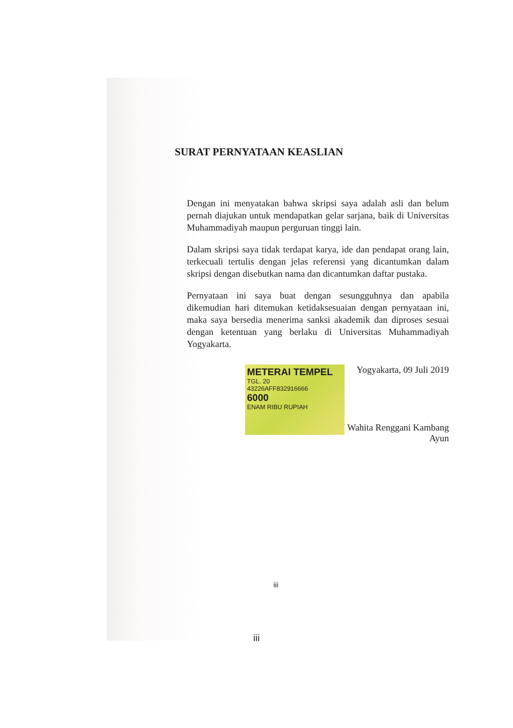SURAT PERNYATAAN KEASLIAN
Dengan ini menyatakan bahwa skripsi saya adalah asli dan belum pernah diajukan untuk mendapatkan gelar sarjana, baik di Universitas Muhammadiyah maupun perguruan tinggi lain.
Dalam skripsi saya tidak terdapat karya, ide dan pendapat orang lain, terkecuali tertulis dengan jelas referensi yang dicantumkan dalam skripsi dengan disebutkan nama dan dicantumkan daftar pustaka.
Pernyataan ini saya buat dengan sesungguhnya dan apabila dikemudian hari ditemukan ketidaksesuaian dengan pernyataan ini, maka saya bersedia menerima sanksi akademik dan diproses sesuai dengan ketentuan yang berlaku di Universitas Muhammadiyah Yogyakarta.
METERAI TEMPEL
TGL. 20
43226AFF832916666
6000
ENAM RIBU RUPIAH
Yogyakarta, 09 Juli 2019
Wahita Renggani Kambang Ayun
iii
iii